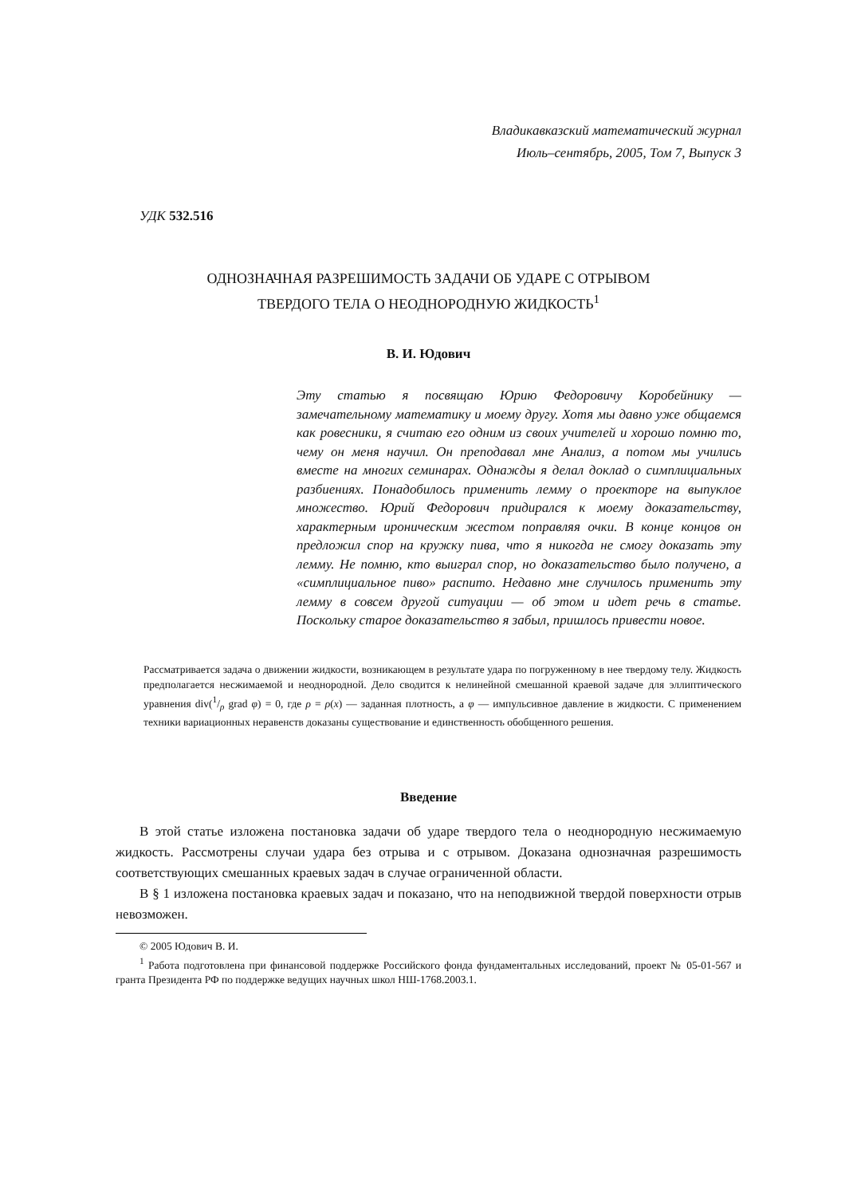Владикавказский математический журнал
Июль–сентябрь, 2005, Том 7, Выпуск 3
УДК 532.516
ОДНОЗНАЧНАЯ РАЗРЕШИМОСТЬ ЗАДАЧИ ОБ УДАРЕ С ОТРЫВОМ
ТВЕРДОГО ТЕЛА О НЕОДНОРОДНУЮ ЖИДКОСТЬ<sup>1</sup>
В. И. Юдович
Эту статью я посвящаю Юрию Федоровичу Коробейнику — замечательному математику и моему другу. Хотя мы давно уже общаемся как ровесники, я считаю его одним из своих учителей и хорошо помню то, чему он меня научил. Он преподавал мне Анализ, а потом мы учились вместе на многих семинарах. Однажды я делал доклад о симплициальных разбиениях. Понадобилось применить лемму о проекторе на выпуклое множество. Юрий Федорович придирался к моему доказательству, характерным ироническим жестом поправляя очки. В конце концов он предложил спор на кружку пива, что я никогда не смогу доказать эту лемму. Не помню, кто выиграл спор, но доказательство было получено, а «симплициальное пиво» распито. Недавно мне случилось применить эту лемму в совсем другой ситуации — об этом и идет речь в статье. Поскольку старое доказательство я забыл, пришлось привести новое.
Рассматривается задача о движении жидкости, возникающем в результате удара по погруженному в нее твердому телу. Жидкость предполагается несжимаемой и неоднородной. Дело сводится к нелинейной смешанной краевой задаче для эллиптического уравнения div(1/ρ grad φ) = 0, где ρ = ρ(x) — заданная плотность, а φ — импульсивное давление в жидкости. С применением техники вариационных неравенств доказаны существование и единственность обобщенного решения.
Введение
В этой статье изложена постановка задачи об ударе твердого тела о неоднородную несжимаемую жидкость. Рассмотрены случаи удара без отрыва и с отрывом. Доказана однозначная разрешимость соответствующих смешанных краевых задач в случае ограниченной области.
В § 1 изложена постановка краевых задач и показано, что на неподвижной твердой поверхности отрыв невозможен.
© 2005 Юдович В. И.
<sup>1</sup> Работа подготовлена при финансовой поддержке Российского фонда фундаментальных исследований, проект № 05-01-567 и гранта Президента РФ по поддержке ведущих научных школ НШ-1768.2003.1.